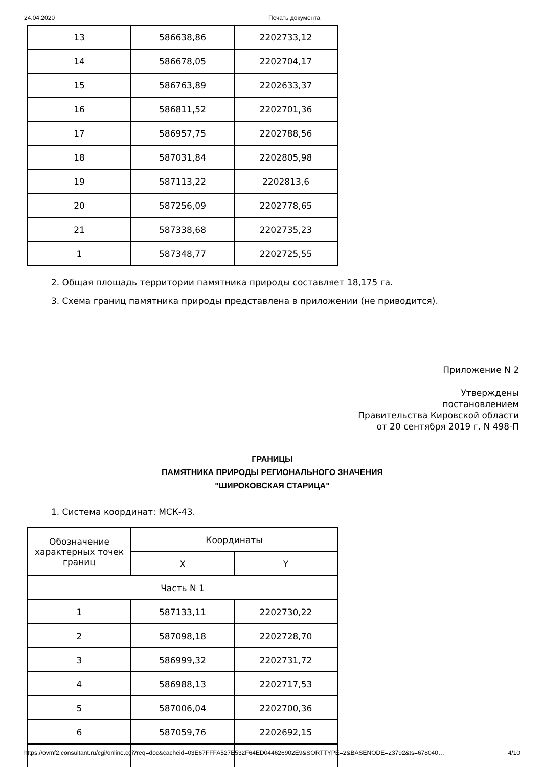24.04.2020 Печать документа
| 13 | 586638,86 | 2202733,12 |
| 14 | 586678,05 | 2202704,17 |
| 15 | 586763,89 | 2202633,37 |
| 16 | 586811,52 | 2202701,36 |
| 17 | 586957,75 | 2202788,56 |
| 18 | 587031,84 | 2202805,98 |
| 19 | 587113,22 | 2202813,6 |
| 20 | 587256,09 | 2202778,65 |
| 21 | 587338,68 | 2202735,23 |
| 1 | 587348,77 | 2202725,55 |
2. Общая площадь территории памятника природы составляет 18,175 га.
3. Схема границ памятника природы представлена в приложении (не приводится).
Приложение N 2
Утверждены
постановлением
Правительства Кировской области
от 20 сентября 2019 г. N 498-П
ГРАНИЦЫ
ПАМЯТНИКА ПРИРОДЫ РЕГИОНАЛЬНОГО ЗНАЧЕНИЯ
"ШИРОКОВСКАЯ СТАРИЦА"
1. Система координат: МСК-43.
| Обозначение характерных точек границ | Координаты | |
| --- | --- | --- |
| | X | Y |
| Часть N 1 | | |
| 1 | 587133,11 | 2202730,22 |
| 2 | 587098,18 | 2202728,70 |
| 3 | 586999,32 | 2202731,72 |
| 4 | 586988,13 | 2202717,53 |
| 5 | 587006,04 | 2202700,36 |
| 6 | 587059,76 | 2202692,15 |
https://ovmf2.consultant.ru/cgi/online.cgi?req=doc&cacheid=03E67FFFA527E532F64ED044626902E9&SORTTYPE=2&BASENODE=23792&ts=678040… 4/10